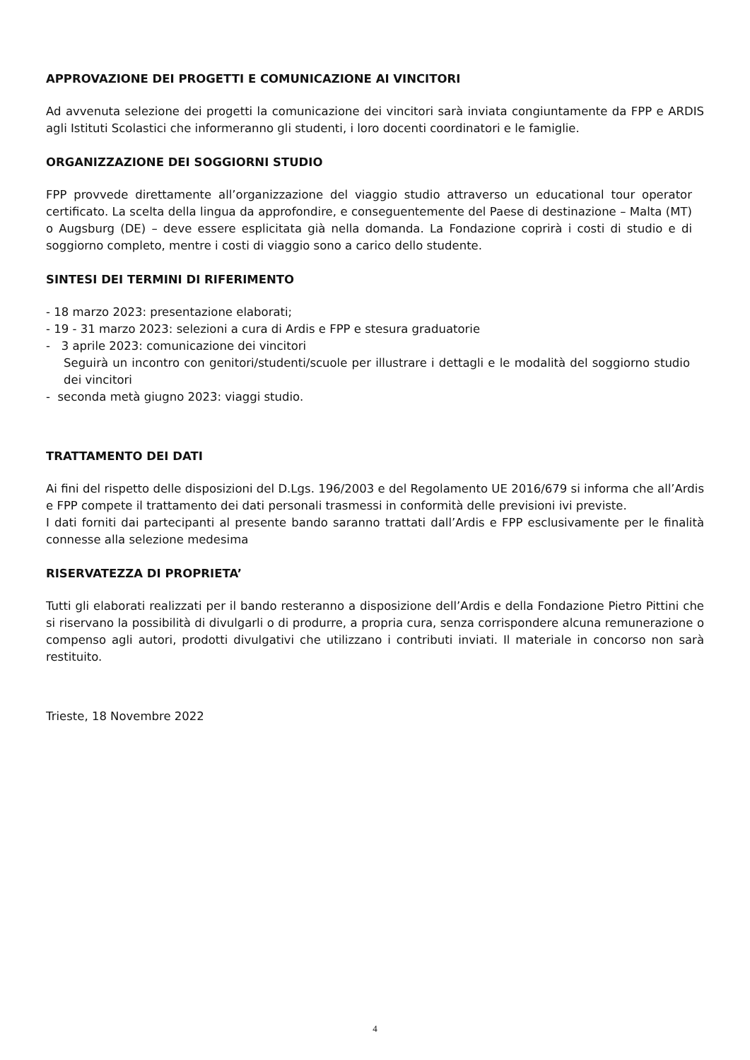APPROVAZIONE DEI PROGETTI E COMUNICAZIONE AI VINCITORI
Ad avvenuta selezione dei progetti la comunicazione dei vincitori sarà inviata congiuntamente da FPP e ARDIS agli Istituti Scolastici che informeranno gli studenti, i loro docenti coordinatori e le famiglie.
ORGANIZZAZIONE DEI SOGGIORNI STUDIO
FPP provvede direttamente all’organizzazione del viaggio studio attraverso un educational tour operator certificato. La scelta della lingua da approfondire, e conseguentemente del Paese di destinazione – Malta (MT) o Augsburg (DE) – deve essere esplicitata già nella domanda. La Fondazione coprirà i costi di studio e di soggiorno completo, mentre i costi di viaggio sono a carico dello studente.
SINTESI DEI TERMINI DI RIFERIMENTO
- 18 marzo 2023: presentazione elaborati;
- 19 - 31 marzo 2023: selezioni a cura di Ardis e FPP e stesura graduatorie
- 3 aprile 2023: comunicazione dei vincitori
Seguirà un incontro con genitori/studenti/scuole per illustrare i dettagli e le modalità del soggiorno studio dei vincitori
- seconda metà giugno 2023: viaggi studio.
TRATTAMENTO DEI DATI
Ai fini del rispetto delle disposizioni del D.Lgs. 196/2003 e del Regolamento UE 2016/679 si informa che all’Ardis e FPP compete il trattamento dei dati personali trasmessi in conformità delle previsioni ivi previste.
I dati forniti dai partecipanti al presente bando saranno trattati dall’Ardis e FPP esclusivamente per le finalità connesse alla selezione medesima
RISERVATEZZA DI PROPRIETA’
Tutti gli elaborati realizzati per il bando resteranno a disposizione dell’Ardis e della Fondazione Pietro Pittini che si riservano la possibilità di divulgarli o di produrre, a propria cura, senza corrispondere alcuna remunerazione o compenso agli autori, prodotti divulgativi che utilizzano i contributi inviati. Il materiale in concorso non sarà restituito.
Trieste, 18 Novembre 2022
4